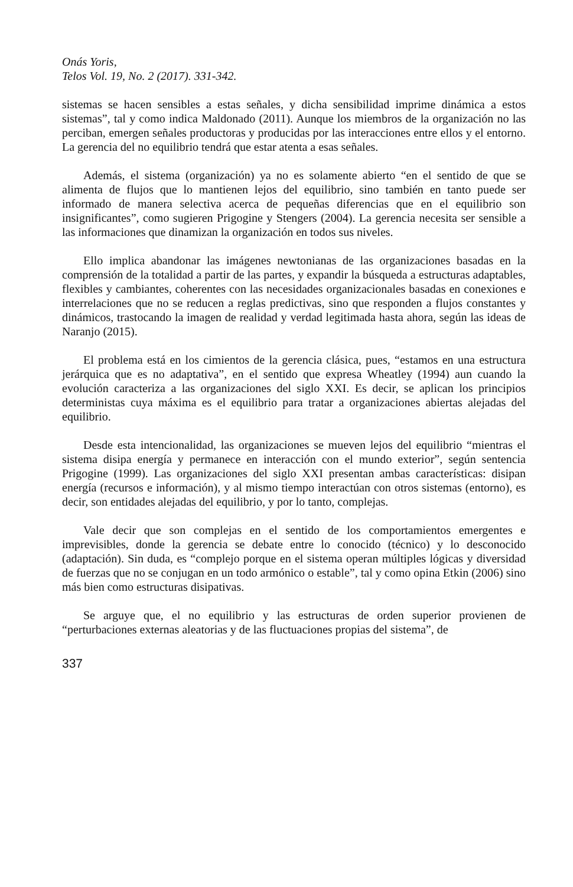Onás Yoris,
Telos Vol. 19, No. 2 (2017). 331-342.
sistemas se hacen sensibles a estas señales, y dicha sensibilidad imprime dinámica a estos sistemas”, tal y como indica Maldonado (2011). Aunque los miembros de la organización no las perciban, emergen señales productoras y producidas por las interacciones entre ellos y el entorno. La gerencia del no equilibrio tendrá que estar atenta a esas señales.
Además, el sistema (organización) ya no es solamente abierto “en el sentido de que se alimenta de flujos que lo mantienen lejos del equilibrio, sino también en tanto puede ser informado de manera selectiva acerca de pequeñas diferencias que en el equilibrio son insignificantes”, como sugieren Prigogine y Stengers (2004). La gerencia necesita ser sensible a las informaciones que dinamizan la organización en todos sus niveles.
Ello implica abandonar las imágenes newtonianas de las organizaciones basadas en la comprensión de la totalidad a partir de las partes, y expandir la búsqueda a estructuras adaptables, flexibles y cambiantes, coherentes con las necesidades organizacionales basadas en conexiones e interrelaciones que no se reducen a reglas predictivas, sino que responden a flujos constantes y dinámicos, trastocando la imagen de realidad y verdad legitimada hasta ahora, según las ideas de Naranjo (2015).
El problema está en los cimientos de la gerencia clásica, pues, “estamos en una estructura jerárquica que es no adaptativa”, en el sentido que expresa Wheatley (1994) aun cuando la evolución caracteriza a las organizaciones del siglo XXI. Es decir, se aplican los principios deterministas cuya máxima es el equilibrio para tratar a organizaciones abiertas alejadas del equilibrio.
Desde esta intencionalidad, las organizaciones se mueven lejos del equilibrio “mientras el sistema disipa energía y permanece en interacción con el mundo exterior”, según sentencia Prigogine (1999). Las organizaciones del siglo XXI presentan ambas características: disipan energía (recursos e información), y al mismo tiempo interactúan con otros sistemas (entorno), es decir, son entidades alejadas del equilibrio, y por lo tanto, complejas.
Vale decir que son complejas en el sentido de los comportamientos emergentes e imprevisibles, donde la gerencia se debate entre lo conocido (técnico) y lo desconocido (adaptación). Sin duda, es “complejo porque en el sistema operan múltiples lógicas y diversidad de fuerzas que no se conjugan en un todo armónico o estable”, tal y como opina Etkin (2006) sino más bien como estructuras disipativas.
Se arguye que, el no equilibrio y las estructuras de orden superior provienen de “perturbaciones externas aleatorias y de las fluctuaciones propias del sistema”, de
337